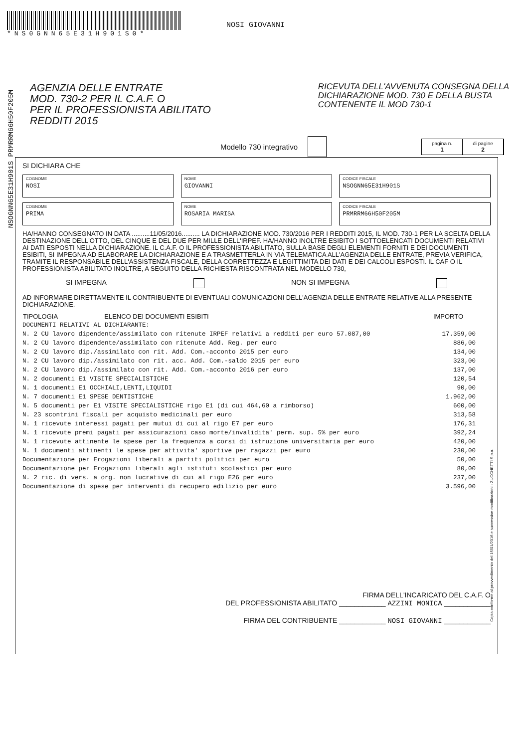*NS0GNN65E31H901S0*
NOSI GIOVANNI
NSOGNN65E31H901S PRMRRM66H50F205M
AGENZIA DELLE ENTRATE
MOD. 730-2 PER IL C.A.F. O
PER IL PROFESSIONISTA ABILITATO
REDDITI 2015
RICEVUTA DELL'AVVENUTA CONSEGNA DELLA
DICHIARAZIONE MOD. 730 E DELLA BUSTA
CONTENENTE IL MOD 730-1
Modello 730 integrativo
pagina n.
1
di pagine
2
SI DICHIARA CHE
COGNOME
NOSI
NOME
GIOVANNI
CODICE FISCALE
NSOGNN65E31H901S
COGNOME
PRIMA
NOME
ROSARIA MARISA
CODICE FISCALE
PRMRRM66H50F205M
HA/HANNO CONSEGNATO IN DATA ..........11/05/2016.......... LA DICHIARAZIONE MOD. 730/2016 PER I REDDITI 2015, IL MOD. 730-1 PER LA SCELTA DELLA DESTINAZIONE DELL'OTTO, DEL CINQUE E DEL DUE PER MILLE DELL'IRPEF. HA/HANNO INOLTRE ESIBITO I SOTTOELENCATI DOCUMENTI RELATIVI AI DATI ESPOSTI NELLA DICHIARAZIONE. IL C.A.F. O IL PROFESSIONISTA ABILITATO, SULLA BASE DEGLI ELEMENTI FORNITI E DEI DOCUMENTI ESIBITI, SI IMPEGNA AD ELABORARE LA DICHIARAZIONE E A TRASMETTERLA IN VIA TELEMATICA ALL'AGENZIA DELLE ENTRATE, PREVIA VERIFICA, TRAMITE IL RESPONSABILE DELL'ASSISTENZA FISCALE, DELLA CORRETTEZZA E LEGITTIMITA DEI DATI E DEI CALCOLI ESPOSTI. IL CAF O IL PROFESSIONISTA ABILITATO INOLTRE, A SEGUITO DELLA RICHIESTA RISCONTRATA NEL MODELLO 730,
SI IMPEGNA NON SI IMPEGNA
AD INFORMARE DIRETTAMENTE IL CONTRIBUENTE DI EVENTUALI COMUNICAZIONI DELL'AGENZIA DELLE ENTRATE RELATIVE ALLA PRESENTE DICHIARAZIONE.
| TIPOLOGIA ELENCO DEI DOCUMENTI ESIBITI | IMPORTO |
| --- | --- |
| DOCUMENTI RELATIVI AL DICHIARANTE: | |
| N. 2 CU lavoro dipendente/assimilato con ritenute IRPEF relativi a redditi per euro 57.087,00 | 17.359,00 |
| N. 2 CU lavoro dipendente/assimilato con ritenute Add. Reg. per euro | 886,00 |
| N. 2 CU lavoro dip./assimilato con rit. Add. Com.-acconto 2015 per euro | 134,00 |
| N. 2 CU lavoro dip./assimilato con rit. acc. Add. Com.-saldo 2015 per euro | 323,00 |
| N. 2 CU lavoro dip./assimilato con rit. Add. Com.-acconto 2016 per euro | 137,00 |
| N. 2 documenti E1 VISITE SPECIALISTICHE | 120,54 |
| N. 1 documenti E1 OCCHIALI,LENTI,LIQUIDI | 90,00 |
| N. 7 documenti E1 SPESE DENTISTICHE | 1.962,00 |
| N. 5 documenti per E1 VISITE SPECIALISTICHE rigo E1 (di cui 464,60 a rimborso) | 600,00 |
| N. 23 scontrini fiscali per acquisto medicinali per euro | 313,58 |
| N. 1 ricevute interessi pagati per mutui di cui al rigo E7 per euro | 176,31 |
| N. 1 ricevute premi pagati per assicurazioni caso morte/invalidita' perm. sup. 5% per euro | 392,24 |
| N. 1 ricevute attinente le spese per la frequenza a corsi di istruzione universitaria per euro | 420,00 |
| N. 1 documenti attinenti le spese per attivita' sportive per ragazzi per euro | 230,00 |
| Documentazione per Erogazioni liberali a partiti politici per euro | 50,00 |
| Documentazione per Erogazioni liberali agli istituti scolastici per euro | 80,00 |
| N. 2 ric. di vers. a org. non lucrative di cui al rigo E26 per euro | 237,00 |
| Documentazione di spese per interventi di recupero edilizio per euro | 3.596,00 |
FIRMA DELL'INCARICATO DEL C.A.F. O
DEL PROFESSIONISTA ABILITATO ____________ AZZINI MONICA ____________
FIRMA DEL CONTRIBUENTE ____________ NOSI GIOVANNI ____________
Copia conforme al provvedimento del 15/01/2016 e successive modificazioni - ZUCCHETTI S.p.a.